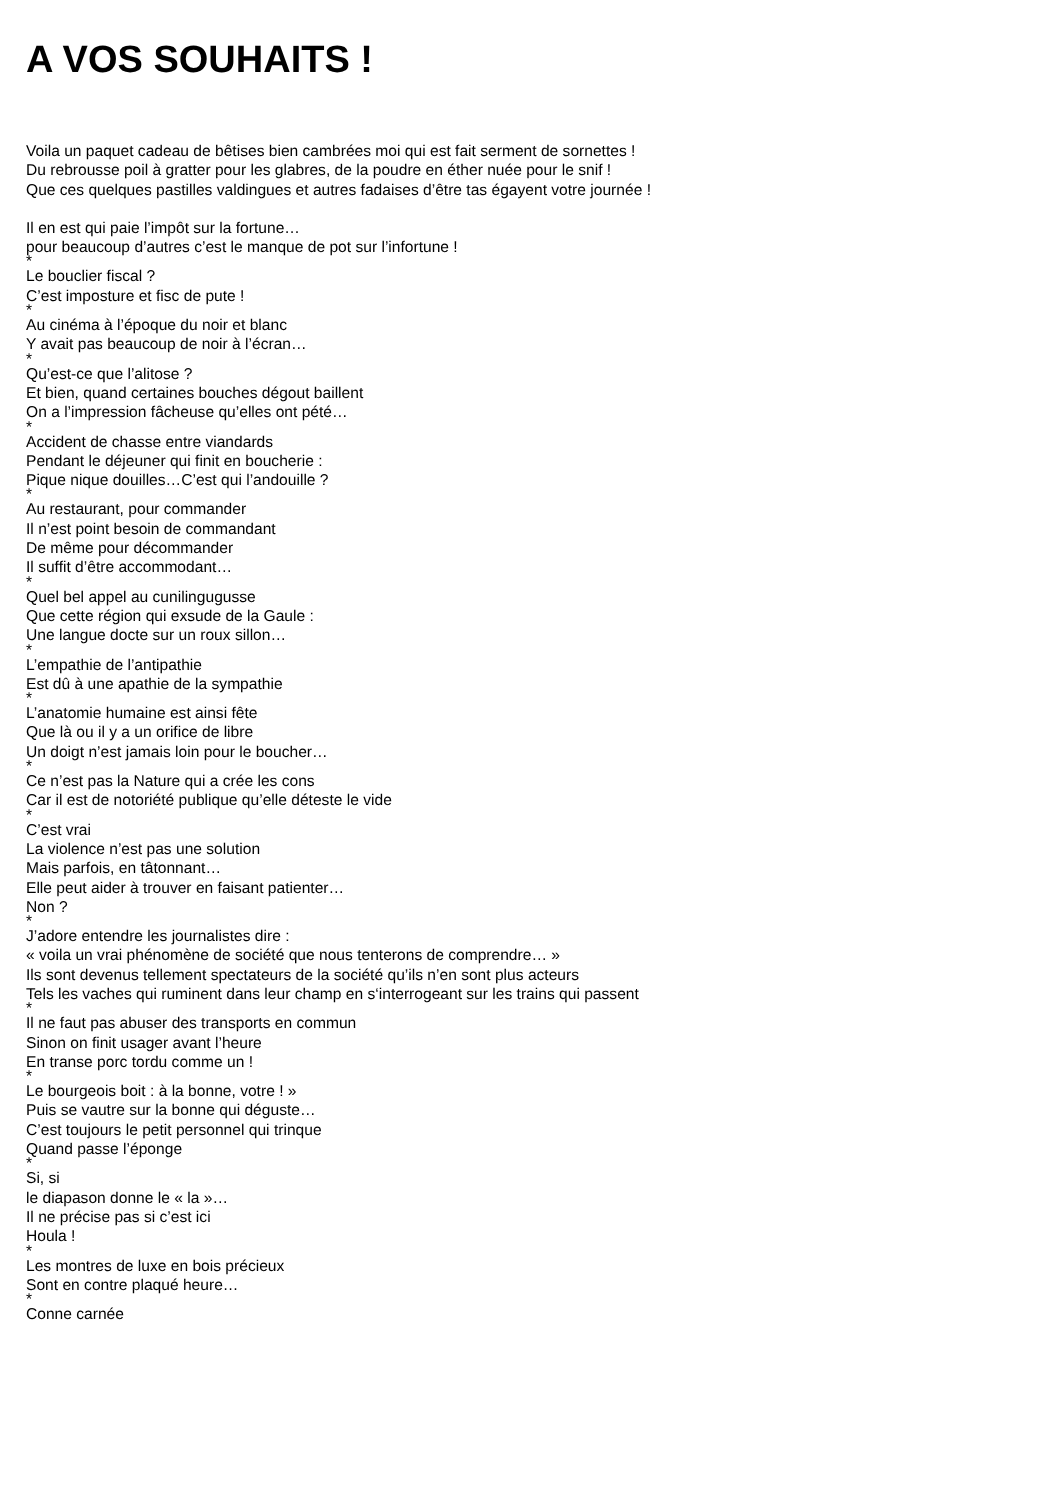A VOS SOUHAITS !
Voila un paquet cadeau de bêtises bien cambrées moi qui est fait serment de sornettes !
Du rebrousse poil à gratter pour les glabres, de la poudre en éther nuée pour le snif !
Que ces quelques pastilles valdingues et autres fadaises d’être tas égayent votre journée !
Il en est qui paie l’impôt sur la fortune…
pour beaucoup d’autres c’est le manque de pot sur l’infortune !
*
Le bouclier fiscal ?
C’est imposture et fisc de pute !
*
Au cinéma à l’époque du noir et blanc
Y avait pas beaucoup de noir à l’écran…
*
Qu’est-ce que l’alitose ?
Et bien, quand certaines bouches dégout baillent
On a l’impression fâcheuse qu’elles ont pété…
*
Accident de chasse entre viandards
Pendant le déjeuner qui finit en boucherie :
Pique nique douilles…C’est qui l’andouille ?
*
Au restaurant, pour commander
Il n’est point besoin de commandant
De même pour décommander
Il suffit d’être accommodant…
*
Quel bel appel au cunilingugusse
Que cette région qui exsude de la Gaule :
Une langue docte sur un roux sillon…
*
L’empathie de l’antipathie
Est dû à une apathie de la sympathie
*
L’anatomie humaine est ainsi fête
Que là ou il y a un orifice de libre
Un doigt n’est jamais loin pour le boucher…
*
Ce n’est pas la Nature qui a crée les cons
Car il est de notoriété publique qu’elle déteste le vide
*
C’est vrai
La violence n’est pas une solution
Mais parfois, en tâtonnant…
Elle peut aider à trouver en faisant patienter…
Non ?
*
J’adore entendre les journalistes dire :
« voila un vrai phénomène de société que nous tenterons de comprendre… »
Ils sont devenus tellement spectateurs de la société qu’ils n’en sont plus acteurs
Tels les vaches qui ruminent dans leur champ en s‘interrogeant sur les trains qui passent
*
Il ne faut pas abuser des transports en commun
Sinon on finit usager avant l’heure
En transe porc tordu comme un !
*
Le bourgeois boit : à la bonne, votre ! »
Puis se vautre sur la bonne qui déguste…
C’est toujours le petit personnel qui trinque
Quand passe l’éponge
*
Si, si
le diapason donne le « la »…
Il ne précise pas si c’est ici
Houla !
*
Les montres de luxe en bois précieux
Sont en contre plaqué heure…
*
Conne carnée